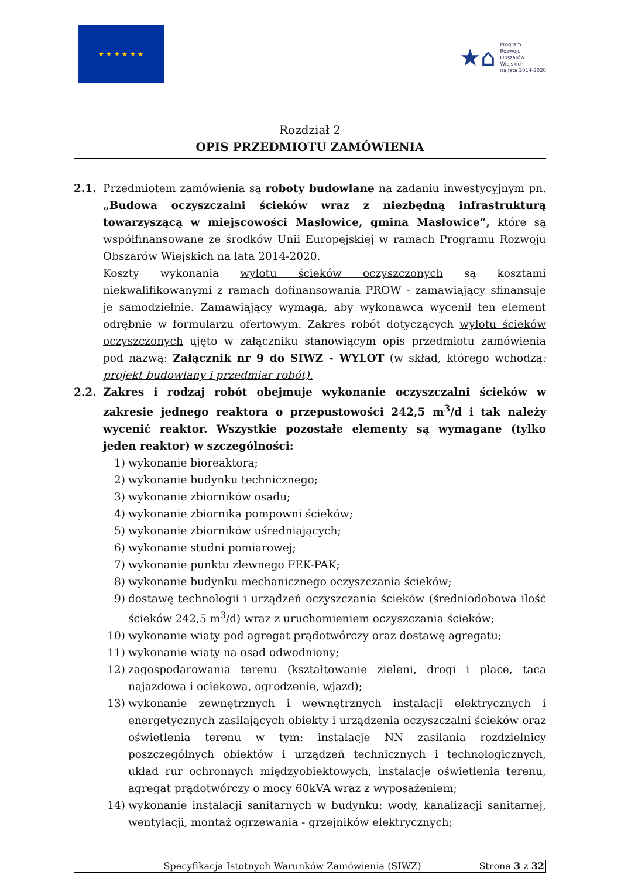★ ★ ★ ★ ★ ★
★⌂
Program
Rozwoju
Obszarów
Wiejskich
na lata 2014-2020
Rozdział 2
OPIS PRZEDMIOTU ZAMÓWIENIA
2.1. Przedmiotem zamówienia są roboty budowlane na zadaniu inwestycyjnym pn. „Budowa oczyszczalni ścieków wraz z niezbędną infrastrukturą towarzyszącą w miejscowości Masłowice, gmina Masłowice”, które są współfinansowane ze środków Unii Europejskiej w ramach Programu Rozwoju Obszarów Wiejskich na lata 2014-2020.
Koszty wykonania wylotu ścieków oczyszczonych są kosztami niekwalifikowanymi z ramach dofinansowania PROW - zamawiający sfinansuje je samodzielnie. Zamawiający wymaga, aby wykonawca wycenił ten element odrębnie w formularzu ofertowym. Zakres robót dotyczących wylotu ścieków oczyszczonych ujęto w załączniku stanowiącym opis przedmiotu zamówienia pod nazwą: Załącznik nr 9 do SIWZ - WYLOT (w skład, którego wchodzą: projekt budowlany i przedmiar robót).
2.2. Zakres i rodzaj robót obejmuje wykonanie oczyszczalni ścieków w zakresie jednego reaktora o przepustowości 242,5 m<sup>3</sup>/d i tak należy wycenić reaktor. Wszystkie pozostałe elementy są wymagane (tylko jeden reaktor) w szczególności:
1) wykonanie bioreaktora;
2) wykonanie budynku technicznego;
3) wykonanie zbiorników osadu;
4) wykonanie zbiornika pompowni ścieków;
5) wykonanie zbiorników uśredniających;
6) wykonanie studni pomiarowej;
7) wykonanie punktu zlewnego FEK-PAK;
8) wykonanie budynku mechanicznego oczyszczania ścieków;
9) dostawę technologii i urządzeń oczyszczania ścieków (średniodobowa ilość ścieków 242,5 m<sup>3</sup>/d) wraz z uruchomieniem oczyszczania ścieków;
10) wykonanie wiaty pod agregat prądotwórczy oraz dostawę agregatu;
11) wykonanie wiaty na osad odwodniony;
12) zagospodarowania terenu (kształtowanie zieleni, drogi i place, taca najazdowa i ociekowa, ogrodzenie, wjazd);
13) wykonanie zewnętrznych i wewnętrznych instalacji elektrycznych i energetycznych zasilających obiekty i urządzenia oczyszczalni ścieków oraz oświetlenia terenu w tym: instalacje NN zasilania rozdzielnicy poszczególnych obiektów i urządzeń technicznych i technologicznych, układ rur ochronnych międzyobiektowych, instalacje oświetlenia terenu, agregat prądotwórczy o mocy 60kVA wraz z wyposażeniem;
14) wykonanie instalacji sanitarnych w budynku: wody, kanalizacji sanitarnej, wentylacji, montaż ogrzewania - grzejników elektrycznych;
Specyfikacja Istotnych Warunków Zamówienia (SIWZ) Strona 3 z 32